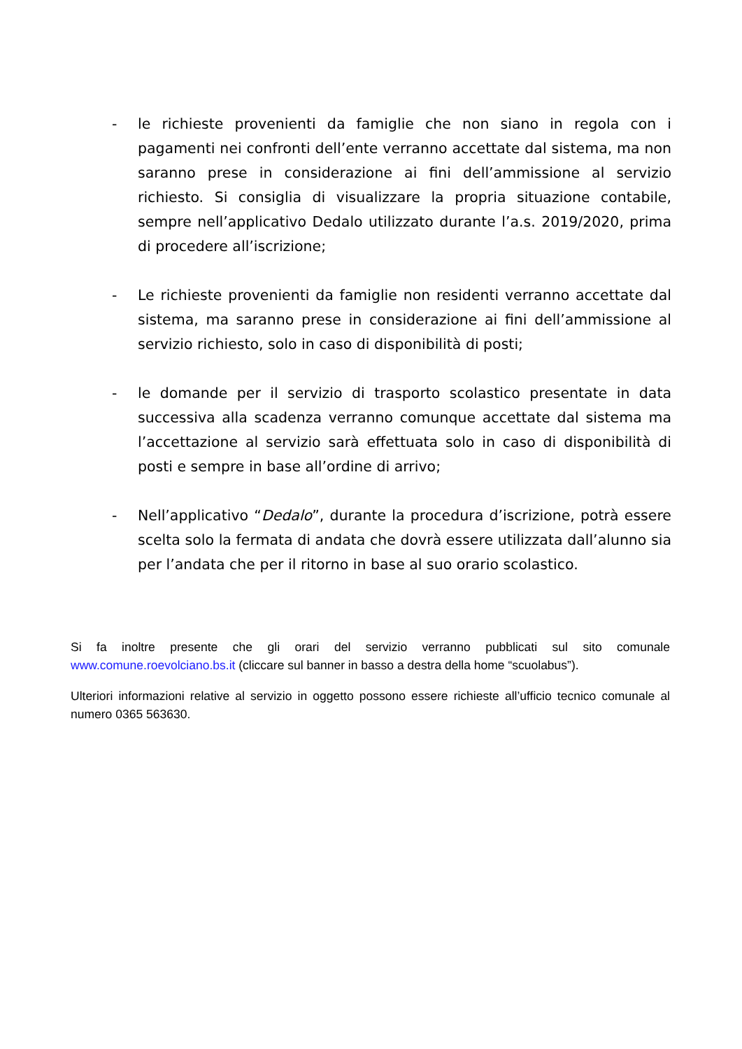- le richieste provenienti da famiglie che non siano in regola con i pagamenti nei confronti dell’ente verranno accettate dal sistema, ma non saranno prese in considerazione ai fini dell’ammissione al servizio richiesto. Si consiglia di visualizzare la propria situazione contabile, sempre nell’applicativo Dedalo utilizzato durante l’a.s. 2019/2020, prima di procedere all’iscrizione;
- Le richieste provenienti da famiglie non residenti verranno accettate dal sistema, ma saranno prese in considerazione ai fini dell’ammissione al servizio richiesto, solo in caso di disponibilità di posti;
- le domande per il servizio di trasporto scolastico presentate in data successiva alla scadenza verranno comunque accettate dal sistema ma l’accettazione al servizio sarà effettuata solo in caso di disponibilità di posti e sempre in base all’ordine di arrivo;
- Nell’applicativo “Dedalo”, durante la procedura d’iscrizione, potrà essere scelta solo la fermata di andata che dovrà essere utilizzata dall’alunno sia per l’andata che per il ritorno in base al suo orario scolastico.
Si fa inoltre presente che gli orari del servizio verranno pubblicati sul sito comunale www.comune.roevolciano.bs.it (cliccare sul banner in basso a destra della home “scuolabus”).
Ulteriori informazioni relative al servizio in oggetto possono essere richieste all’ufficio tecnico comunale al numero 0365 563630.